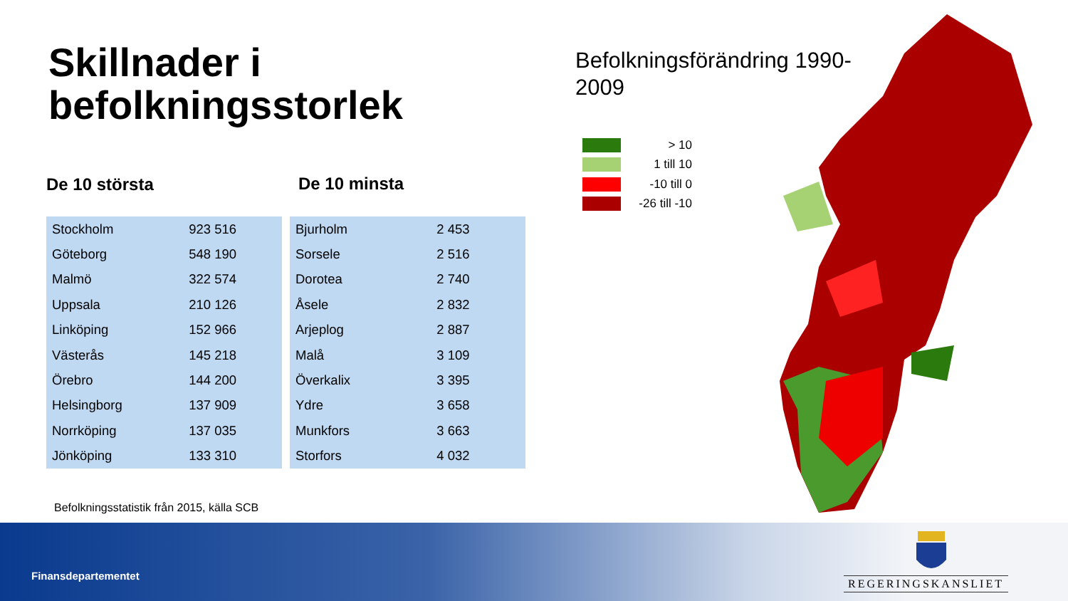Skillnader i
befolkningsstorlek
De 10 största De 10 minsta
| Stockholm | 923 516 |
| Göteborg | 548 190 |
| Malmö | 322 574 |
| Uppsala | 210 126 |
| Linköping | 152 966 |
| Västerås | 145 218 |
| Örebro | 144 200 |
| Helsingborg | 137 909 |
| Norrköping | 137 035 |
| Jönköping | 133 310 |
| Bjurholm | 2 453 |
| Sorsele | 2 516 |
| Dorotea | 2 740 |
| Åsele | 2 832 |
| Arjeplog | 2 887 |
| Malå | 3 109 |
| Överkalix | 3 395 |
| Ydre | 3 658 |
| Munkfors | 3 663 |
| Storfors | 4 032 |
Befolkningsstatistik från 2015, källa SCB
Befolkningsförändring 1990-
2009
> 10
1 till 10
-10 till 0
-26 till -10
Finansdepartementet REGERINGSKANSLIET